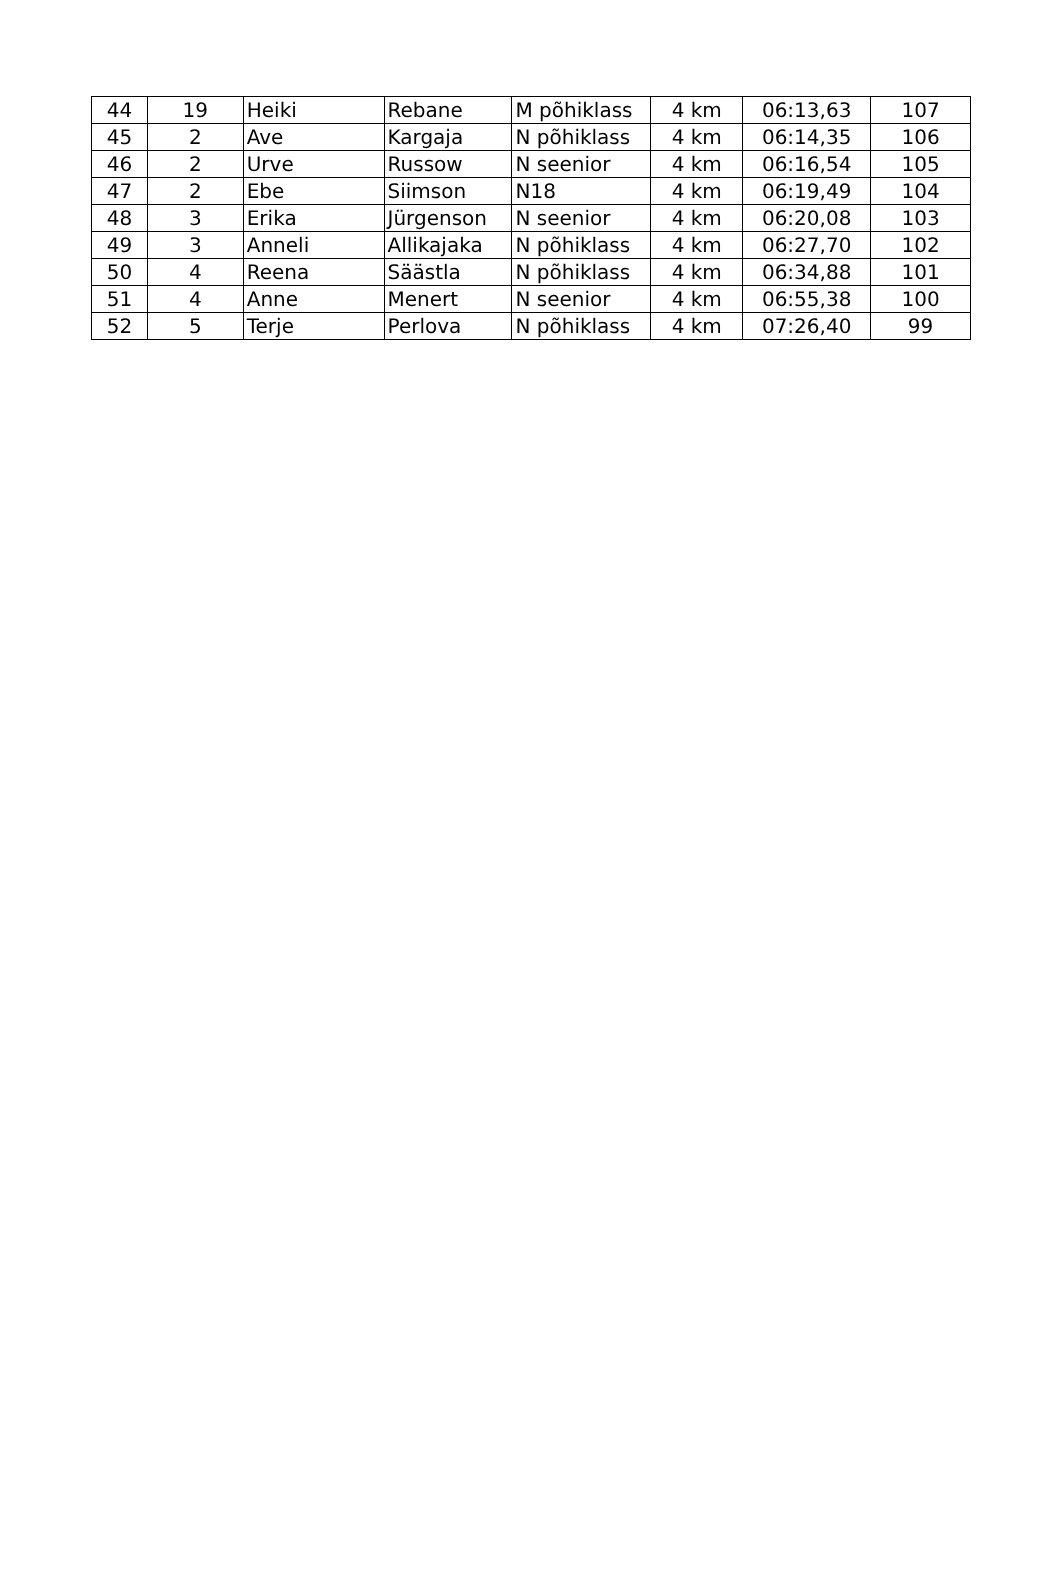| 44 | 19 | Heiki | Rebane | M põhiklass | 4 km | 06:13,63 | 107 |
| 45 | 2 | Ave | Kargaja | N põhiklass | 4 km | 06:14,35 | 106 |
| 46 | 2 | Urve | Russow | N seenior | 4 km | 06:16,54 | 105 |
| 47 | 2 | Ebe | Siimson | N18 | 4 km | 06:19,49 | 104 |
| 48 | 3 | Erika | Jürgenson | N seenior | 4 km | 06:20,08 | 103 |
| 49 | 3 | Anneli | Allikajaka | N põhiklass | 4 km | 06:27,70 | 102 |
| 50 | 4 | Reena | Säästla | N põhiklass | 4 km | 06:34,88 | 101 |
| 51 | 4 | Anne | Menert | N seenior | 4 km | 06:55,38 | 100 |
| 52 | 5 | Terje | Perlova | N põhiklass | 4 km | 07:26,40 | 99 |